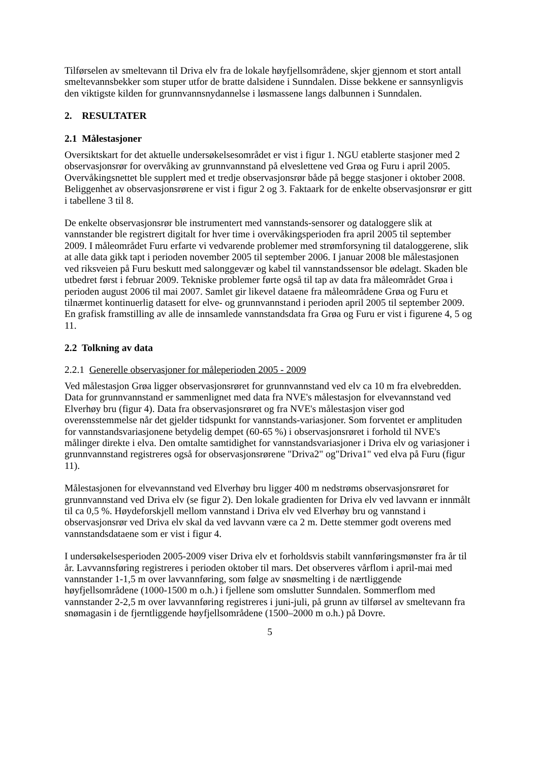Tilførselen av smeltevann til Driva elv fra de lokale høyfjellsområdene, skjer gjennom et stort antall smeltevannsbekker som stuper utfor de bratte dalsidene i Sunndalen. Disse bekkene er sannsynligvis den viktigste kilden for grunnvannsnydannelse i løsmassene langs dalbunnen i Sunndalen.
2. RESULTATER
2.1 Målestasjoner
Oversiktskart for det aktuelle undersøkelsesområdet er vist i figur 1. NGU etablerte stasjoner med 2 observasjonsrør for overvåking av grunnvannstand på elveslettene ved Grøa og Furu i april 2005. Overvåkingsnettet ble supplert med et tredje observasjonsrør både på begge stasjoner i oktober 2008. Beliggenhet av observasjonsrørene er vist i figur 2 og 3. Faktaark for de enkelte observasjonsrør er gitt i tabellene 3 til 8.
De enkelte observasjonsrør ble instrumentert med vannstands-sensorer og dataloggere slik at vannstander ble registrert digitalt for hver time i overvåkingsperioden fra april 2005 til september 2009. I måleområdet Furu erfarte vi vedvarende problemer med strømforsyning til dataloggerene, slik at alle data gikk tapt i perioden november 2005 til september 2006. I januar 2008 ble målestasjonen ved riksveien på Furu beskutt med salonggevær og kabel til vannstandssensor ble ødelagt. Skaden ble utbedret først i februar 2009. Tekniske problemer førte også til tap av data fra måleområdet Grøa i perioden august 2006 til mai 2007. Samlet gir likevel dataene fra måleområdene Grøa og Furu et tilnærmet kontinuerlig datasett for elve- og grunnvannstand i perioden april 2005 til september 2009. En grafisk framstilling av alle de innsamlede vannstandsdata fra Grøa og Furu er vist i figurene 4, 5 og 11.
2.2 Tolkning av data
2.2.1 Generelle observasjoner for måleperioden 2005 - 2009
Ved målestasjon Grøa ligger observasjonsrøret for grunnvannstand ved elv ca 10 m fra elvebredden. Data for grunnvannstand er sammenlignet med data fra NVE's målestasjon for elvevannstand ved Elverhøy bru (figur 4). Data fra observasjonsrøret og fra NVE's målestasjon viser god overensstemmelse når det gjelder tidspunkt for vannstands-variasjoner. Som forventet er amplituden for vannstandsvariasjonene betydelig dempet (60-65 %) i observasjonsrøret i forhold til NVE's målinger direkte i elva. Den omtalte samtidighet for vannstandsvariasjoner i Driva elv og variasjoner i grunnvannstand registreres også for observasjonsrørene "Driva2" og"Driva1" ved elva på Furu (figur 11).
Målestasjonen for elvevannstand ved Elverhøy bru ligger 400 m nedstrøms observasjonsrøret for grunnvannstand ved Driva elv (se figur 2). Den lokale gradienten for Driva elv ved lavvann er innmålt til ca 0,5 %. Høydeforskjell mellom vannstand i Driva elv ved Elverhøy bru og vannstand i observasjonsrør ved Driva elv skal da ved lavvann være ca 2 m. Dette stemmer godt overens med vannstandsdataene som er vist i figur 4.
I undersøkelsesperioden 2005-2009 viser Driva elv et forholdsvis stabilt vannføringsmønster fra år til år. Lavvannsføring registreres i perioden oktober til mars. Det observeres vårflom i april-mai med vannstander 1-1,5 m over lavvannføring, som følge av snøsmelting i de nærtliggende høyfjellsområdene (1000-1500 m o.h.) i fjellene som omslutter Sunndalen. Sommerflom med vannstander 2-2,5 m over lavvannføring registreres i juni-juli, på grunn av tilførsel av smeltevann fra snømagasin i de fjerntliggende høyfjellsområdene (1500–2000 m o.h.) på Dovre.
5